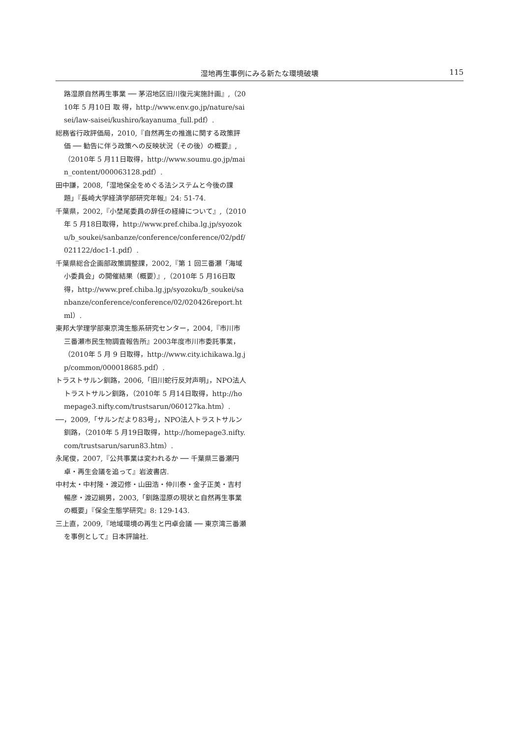湿地再生事例にみる新たな環境破壊 115
路湿原自然再生事業 ── 茅沼地区旧川復元実施計画』,（2010年 5 月10日 取 得，http://www.env.go.jp/nature/saisei/law-saisei/kushiro/kayanuma_full.pdf）.
総務省行政評価局，2010,『自然再生の推進に関する政策評価 ── 勧告に伴う政策への反映状況（その後）の概要』,（2010年 5 月11日取得，http://www.soumu.go.jp/main_content/000063128.pdf）.
田中謙，2008,「湿地保全をめぐる法システムと今後の課題」『長崎大学経済学部研究年報』24: 51-74.
千葉県，2002,『小埜尾委員の辞任の経緯について』,（2010年 5 月18日取得，http://www.pref.chiba.lg.jp/syozoku/b_soukei/sanbanze/conference/conference/02/pdf/021122/doc1-1.pdf）.
千葉県総合企画部政策調整課，2002,『第 1 回三番瀬「海域小委員会」の開催結果（概要）』,（2010年 5 月16日取得，http://www.pref.chiba.lg.jp/syozoku/b_soukei/sanbanze/conference/conference/02/020426report.html）.
東邦大学理学部東京湾生態系研究センター，2004,『市川市三番瀬市民生物調査報告所』2003年度市川市委託事業，（2010年 5 月 9 日取得，http://www.city.ichikawa.lg.jp/common/000018685.pdf）.
トラストサルン釧路，2006,「旧川蛇行反対声明」，NPO法人トラストサルン釧路，（2010年 5 月14日取得，http://homepage3.nifty.com/trustsarun/060127ka.htm）.
──，2009,「サルンだより83号」，NPO法人トラストサルン釧路，（2010年 5 月19日取得，http://homepage3.nifty.com/trustsarun/sarun83.htm）.
永尾俊，2007,『公共事業は変われるか ── 千葉県三番瀬円卓・再生会議を追って』岩波書店.
中村太・中村隆・渡辺修・山田浩・仲川泰・金子正美・吉村暢彦・渡辺綱男，2003,「釧路湿原の現状と自然再生事業の概要」『保全生態学研究』8: 129-143.
三上直，2009,『地域環境の再生と円卓会議 ── 東京湾三番瀬を事例として』日本評論社.